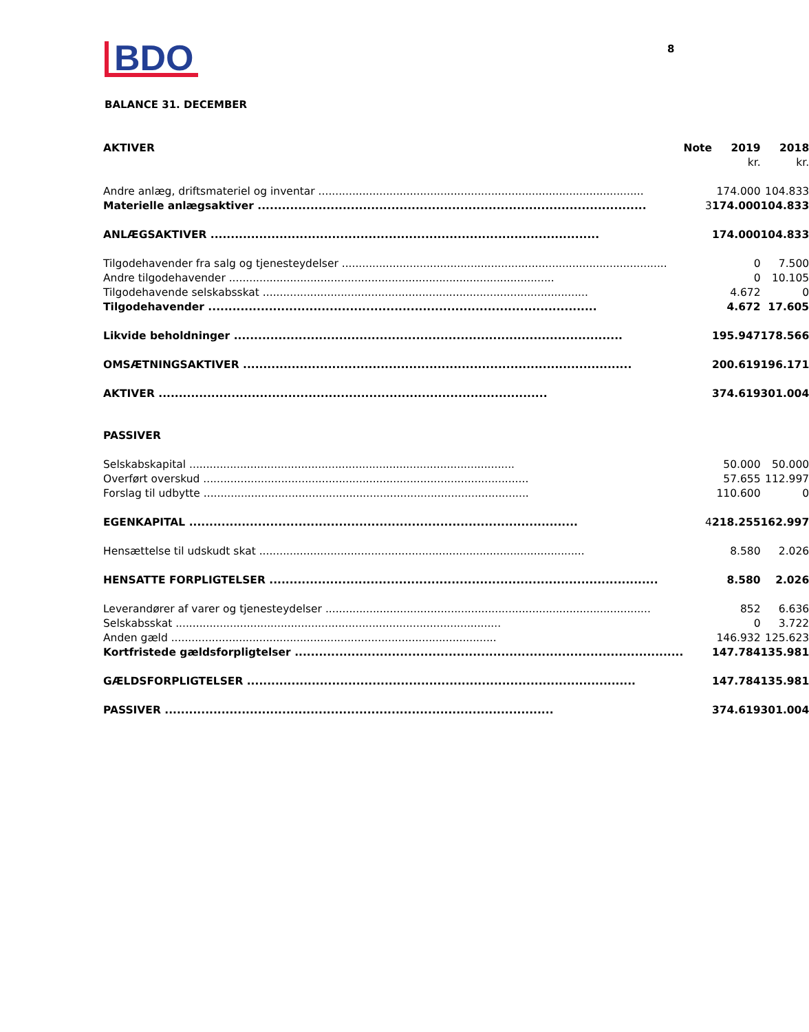BDO
8
BALANCE 31. DECEMBER
| AKTIVER | Note | 2019 | 2018 |
| --- | --- | --- | --- |
| | | kr. | kr. |
| Andre anlæg, driftsmateriel og inventar | | 174.000 | 104.833 |
| Materielle anlægsaktiver | 3 | 174.000 | 104.833 |
| ANLÆGSAKTIVER | | 174.000 | 104.833 |
| Tilgodehavender fra salg og tjenesteydelser | | 0 | 7.500 |
| Andre tilgodehavender | | 0 | 10.105 |
| Tilgodehavende selskabsskat | | 4.672 | 0 |
| Tilgodehavender | | 4.672 | 17.605 |
| Likvide beholdninger | | 195.947 | 178.566 |
| OMSÆTNINGSAKTIVER | | 200.619 | 196.171 |
| AKTIVER | | 374.619 | 301.004 |
| PASSIVER | | | |
| Selskabskapital | | 50.000 | 50.000 |
| Overført overskud | | 57.655 | 112.997 |
| Forslag til udbytte | | 110.600 | 0 |
| EGENKAPITAL | 4 | 218.255 | 162.997 |
| Hensættelse til udskudt skat | | 8.580 | 2.026 |
| HENSATTE FORPLIGTELSER | | 8.580 | 2.026 |
| Leverandører af varer og tjenesteydelser | | 852 | 6.636 |
| Selskabsskat | | 0 | 3.722 |
| Anden gæld | | 146.932 | 125.623 |
| Kortfristede gældsforpligtelser | | 147.784 | 135.981 |
| GÆLDSFORPLIGTELSER | | 147.784 | 135.981 |
| PASSIVER | | 374.619 | 301.004 |